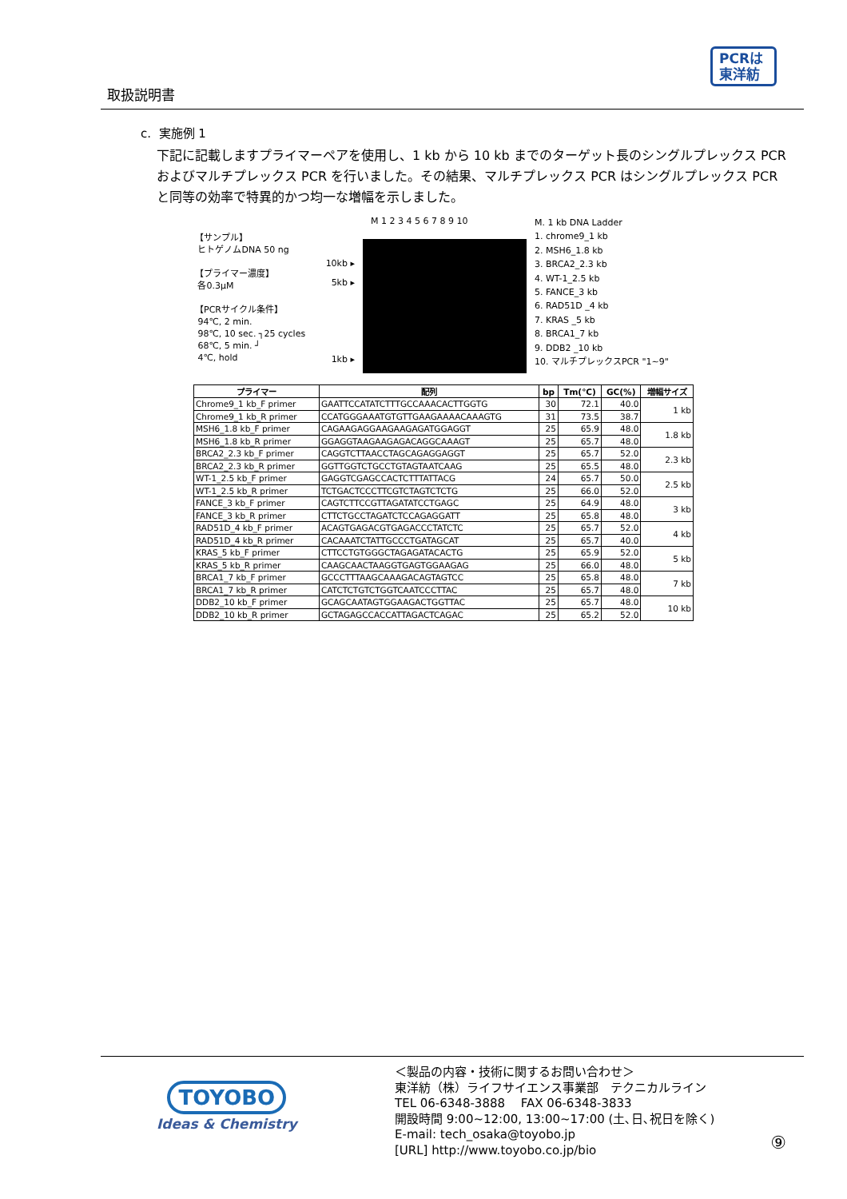取扱説明書
PCRは
東洋紡
c. 実施例 1
下記に記載しますプライマーペアを使用し、1 kb から 10 kb までのターゲット長のシングルプレックス PCR およびマルチプレックス PCR を行いました。その結果、マルチプレックス PCR はシングルプレックス PCR と同等の効率で特異的かつ均一な増幅を示しました。
【サンプル】
ヒトゲノムDNA 50 ng
【プライマー濃度】
各0.3μM
【PCRサイクル条件】
94℃, 2 min.
98℃, 10 sec. ┐25 cycles
68℃, 5 min. ┘
4℃, hold
10kb ▸
5kb ▸
1kb ▸
M 1 2 3 4 5 6 7 8 9 10
M. 1 kb DNA Ladder
1. chrome9_1 kb
2. MSH6_1.8 kb
3. BRCA2_2.3 kb
4. WT-1_2.5 kb
5. FANCE_3 kb
6. RAD51D _4 kb
7. KRAS _5 kb
8. BRCA1_7 kb
9. DDB2 _10 kb
10. マルチプレックスPCR "1~9"
| プライマー | 配列 | bp | Tm(℃) | GC(%) | 増幅サイズ |
| --- | --- | --- | --- | --- | --- |
| Chrome9_1 kb_F primer | GAATTCCATATCTTTGCCAAACACTTGGTG | 30 | 72.1 | 40.0 | 1 kb |
| Chrome9_1 kb_R primer | CCATGGGAAATGTGTTGAAGAAAACAAAGTG | 31 | 73.5 | 38.7 | |
| MSH6_1.8 kb_F primer | CAGAAGAGGAAGAAGAGATGGAGGT | 25 | 65.9 | 48.0 | 1.8 kb |
| MSH6_1.8 kb_R primer | GGAGGTAAGAAGAGACAGGCAAAGT | 25 | 65.7 | 48.0 | |
| BRCA2_2.3 kb_F primer | CAGGTCTTAACCTAGCAGAGGAGGT | 25 | 65.7 | 52.0 | 2.3 kb |
| BRCA2_2.3 kb_R primer | GGTTGGTCTGCCTGTAGTAATCAAG | 25 | 65.5 | 48.0 | |
| WT-1_2.5 kb_F primer | GAGGTCGAGCCACTCTTTATTACG | 24 | 65.7 | 50.0 | 2.5 kb |
| WT-1_2.5 kb_R primer | TCTGACTCCCTTCGTCTAGTCTCTG | 25 | 66.0 | 52.0 | |
| FANCE_3 kb_F primer | CAGTCTTCCGTTAGATATCCTGAGC | 25 | 64.9 | 48.0 | 3 kb |
| FANCE_3 kb_R primer | CTTCTGCCTAGATCTCCAGAGGATT | 25 | 65.8 | 48.0 | |
| RAD51D_4 kb_F primer | ACAGTGAGACGTGAGACCCTATCTC | 25 | 65.7 | 52.0 | 4 kb |
| RAD51D_4 kb_R primer | CACAAATCTATTGCCCTGATAGCAT | 25 | 65.7 | 40.0 | |
| KRAS_5 kb_F primer | CTTCCTGTGGGCTAGAGATACACTG | 25 | 65.9 | 52.0 | 5 kb |
| KRAS_5 kb_R primer | CAAGCAACTAAGGTGAGTGGAAGAG | 25 | 66.0 | 48.0 | |
| BRCA1_7 kb_F primer | GCCCTTTAAGCAAAGACAGTAGTCC | 25 | 65.8 | 48.0 | 7 kb |
| BRCA1_7 kb_R primer | CATCTCTGTCTGGTCAATCCCTTAC | 25 | 65.7 | 48.0 | |
| DDB2_10 kb_F primer | GCAGCAATAGTGGAAGACTGGTTAC | 25 | 65.7 | 48.0 | 10 kb |
| DDB2_10 kb_R primer | GCTAGAGCCACCATTAGACTCAGAC | 25 | 65.2 | 52.0 | |
TOYOBO
Ideas & Chemistry
＜製品の内容・技術に関するお問い合わせ＞
東洋紡（株）ライフサイエンス事業部　テクニカルライン
TEL 06-6348-3888　 FAX 06-6348-3833
開設時間 9:00~12:00, 13:00~17:00 (土､日､祝日を除く)
E-mail: tech_osaka@toyobo.jp
[URL] http://www.toyobo.co.jp/bio
⑨